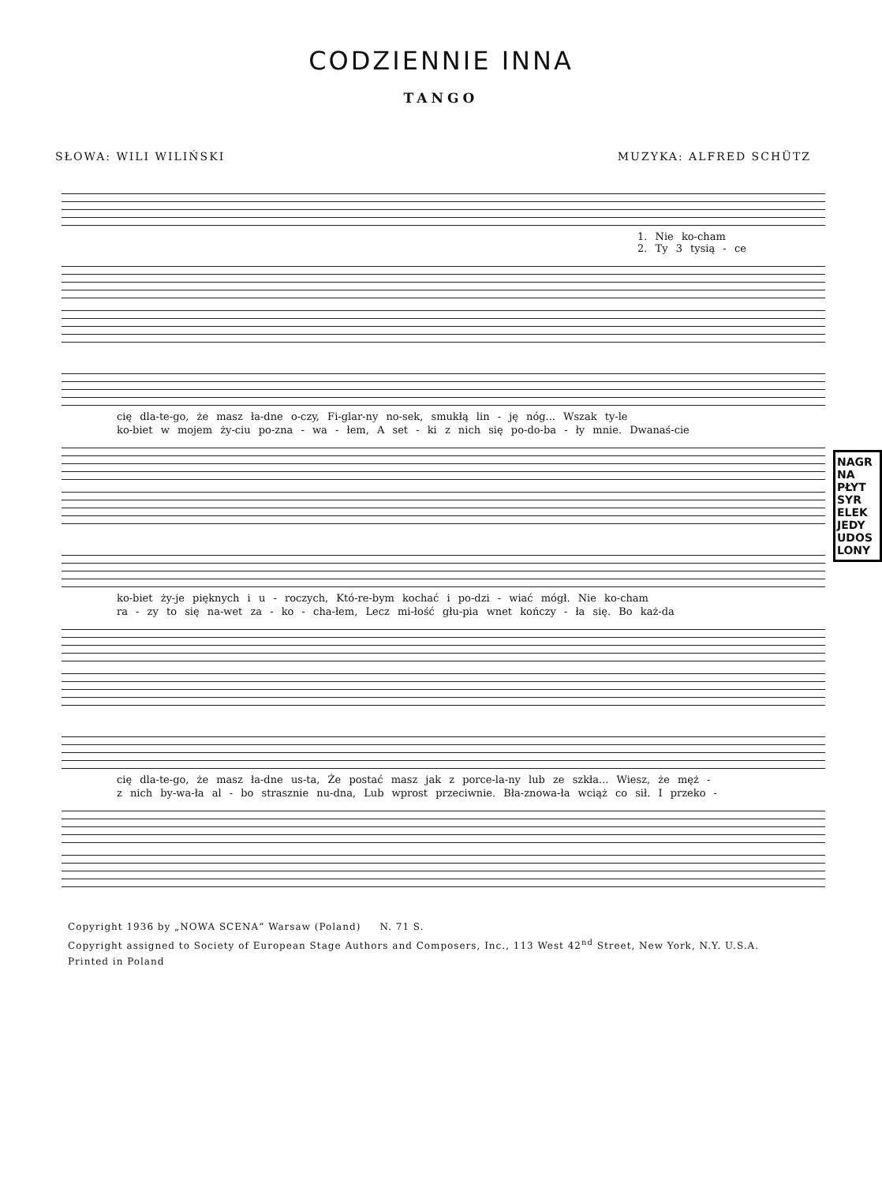CODZIENNIE INNA
TANGO
SŁOWA: WILI WILIŃSKI MUZYKA: ALFRED SCHÜTZ
1. Nie ko-cham
2. Ty 3 tysią - ce
cię dla-te-go, że masz ła-dne o-czy, Fi-glar-ny no-sek, smukłą lin - ję nóg... Wszak ty-le
ko-biet w mojem ży-ciu po-zna - wa - łem, A set - ki z nich się po-do-ba - ły mnie. Dwanaś-cie
ko-biet ży-je pięknych i u - roczych, Któ-re-bym kochać i po-dzi - wiać mógł. Nie ko-cham
ra - zy to się na-wet za - ko - cha-łem, Lecz mi-łość głu-pia wnet kończy - ła się. Bo każ-da
cię dla-te-go, że masz ła-dne us-ta, Że postać masz jak z porce-la-ny lub ze szkła... Wiesz, że męż -
z nich by-wa-ła al - bo strasznie nu-dna, Lub wprost przeciwnie. Bła-znowa-ła wciąż co sił. I przeko -
NAGR
NA
PŁYT
SYR
ELEK
JEDY
UDOS
LONY
Copyright 1936 by „NOWA SCENA“ Warsaw (Poland) N. 71 S.
Copyright assigned to Society of European Stage Authors and Composers, Inc., 113 West 42<sup>nd</sup> Street, New York, N.Y. U.S.A.
Printed in Poland